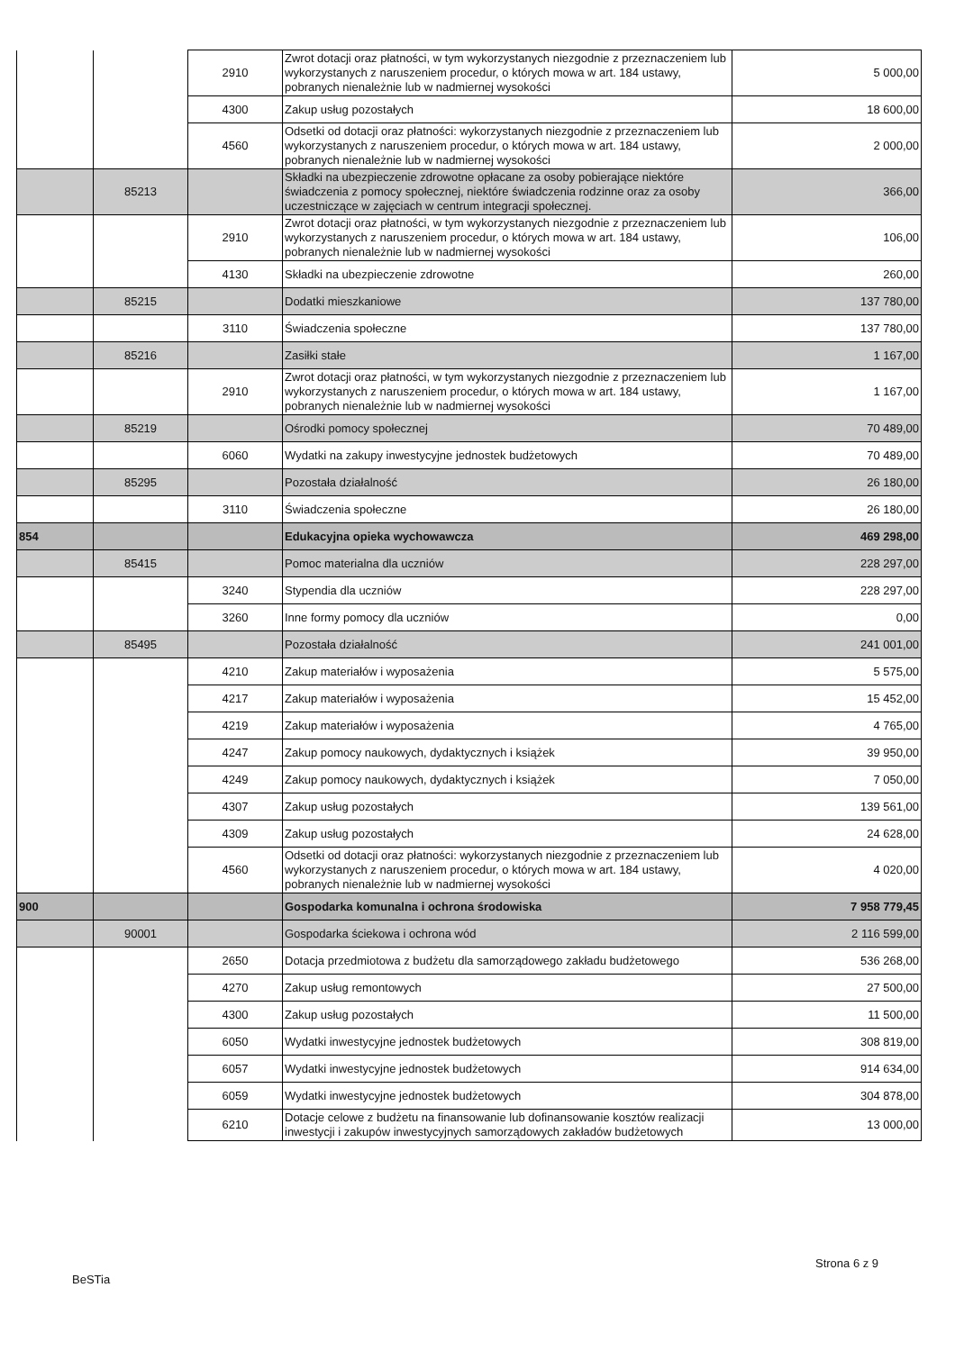| | | 2910 | Zwrot dotacji oraz płatności, w tym wykorzystanych niezgodnie z przeznaczeniem lub wykorzystanych z naruszeniem procedur, o których mowa w art. 184 ustawy, pobranych nienależnie lub w nadmiernej wysokości | 5 000,00 |
| | | 4300 | Zakup usług pozostałych | 18 600,00 |
| | | 4560 | Odsetki od dotacji oraz płatności: wykorzystanych niezgodnie z przeznaczeniem lub wykorzystanych z naruszeniem procedur, o których mowa w art. 184 ustawy, pobranych nienależnie lub w nadmiernej wysokości | 2 000,00 |
| | 85213 | | Składki na ubezpieczenie zdrowotne opłacane za osoby pobierające niektóre świadczenia z pomocy społecznej, niektóre świadczenia rodzinne oraz za osoby uczestniczące w zajęciach w centrum integracji społecznej. | 366,00 |
| | | 2910 | Zwrot dotacji oraz płatności, w tym wykorzystanych niezgodnie z przeznaczeniem lub wykorzystanych z naruszeniem procedur, o których mowa w art. 184 ustawy, pobranych nienależnie lub w nadmiernej wysokości | 106,00 |
| | | 4130 | Składki na ubezpieczenie zdrowotne | 260,00 |
| | 85215 | | Dodatki mieszkaniowe | 137 780,00 |
| | | 3110 | Świadczenia społeczne | 137 780,00 |
| | 85216 | | Zasiłki stałe | 1 167,00 |
| | | 2910 | Zwrot dotacji oraz płatności, w tym wykorzystanych niezgodnie z przeznaczeniem lub wykorzystanych z naruszeniem procedur, o których mowa w art. 184 ustawy, pobranych nienależnie lub w nadmiernej wysokości | 1 167,00 |
| | 85219 | | Ośrodki pomocy społecznej | 70 489,00 |
| | | 6060 | Wydatki na zakupy inwestycyjne jednostek budżetowych | 70 489,00 |
| | 85295 | | Pozostała działalność | 26 180,00 |
| | | 3110 | Świadczenia społeczne | 26 180,00 |
| 854 | | | Edukacyjna opieka wychowawcza | 469 298,00 |
| | 85415 | | Pomoc materialna dla uczniów | 228 297,00 |
| | | 3240 | Stypendia dla uczniów | 228 297,00 |
| | | 3260 | Inne formy pomocy dla uczniów | 0,00 |
| | 85495 | | Pozostała działalność | 241 001,00 |
| | | 4210 | Zakup materiałów i wyposażenia | 5 575,00 |
| | | 4217 | Zakup materiałów i wyposażenia | 15 452,00 |
| | | 4219 | Zakup materiałów i wyposażenia | 4 765,00 |
| | | 4247 | Zakup pomocy naukowych, dydaktycznych i książek | 39 950,00 |
| | | 4249 | Zakup pomocy naukowych, dydaktycznych i książek | 7 050,00 |
| | | 4307 | Zakup usług pozostałych | 139 561,00 |
| | | 4309 | Zakup usług pozostałych | 24 628,00 |
| | | 4560 | Odsetki od dotacji oraz płatności: wykorzystanych niezgodnie z przeznaczeniem lub wykorzystanych z naruszeniem procedur, o których mowa w art. 184 ustawy, pobranych nienależnie lub w nadmiernej wysokości | 4 020,00 |
| 900 | | | Gospodarka komunalna i ochrona środowiska | 7 958 779,45 |
| | 90001 | | Gospodarka ściekowa i ochrona wód | 2 116 599,00 |
| | | 2650 | Dotacja przedmiotowa z budżetu dla samorządowego zakładu budżetowego | 536 268,00 |
| | | 4270 | Zakup usług remontowych | 27 500,00 |
| | | 4300 | Zakup usług pozostałych | 11 500,00 |
| | | 6050 | Wydatki inwestycyjne jednostek budżetowych | 308 819,00 |
| | | 6057 | Wydatki inwestycyjne jednostek budżetowych | 914 634,00 |
| | | 6059 | Wydatki inwestycyjne jednostek budżetowych | 304 878,00 |
| | | 6210 | Dotacje celowe z budżetu na finansowanie lub dofinansowanie kosztów realizacji inwestycji i zakupów inwestycyjnych samorządowych zakładów budżetowych | 13 000,00 |
Strona 6 z 9
BeSTia